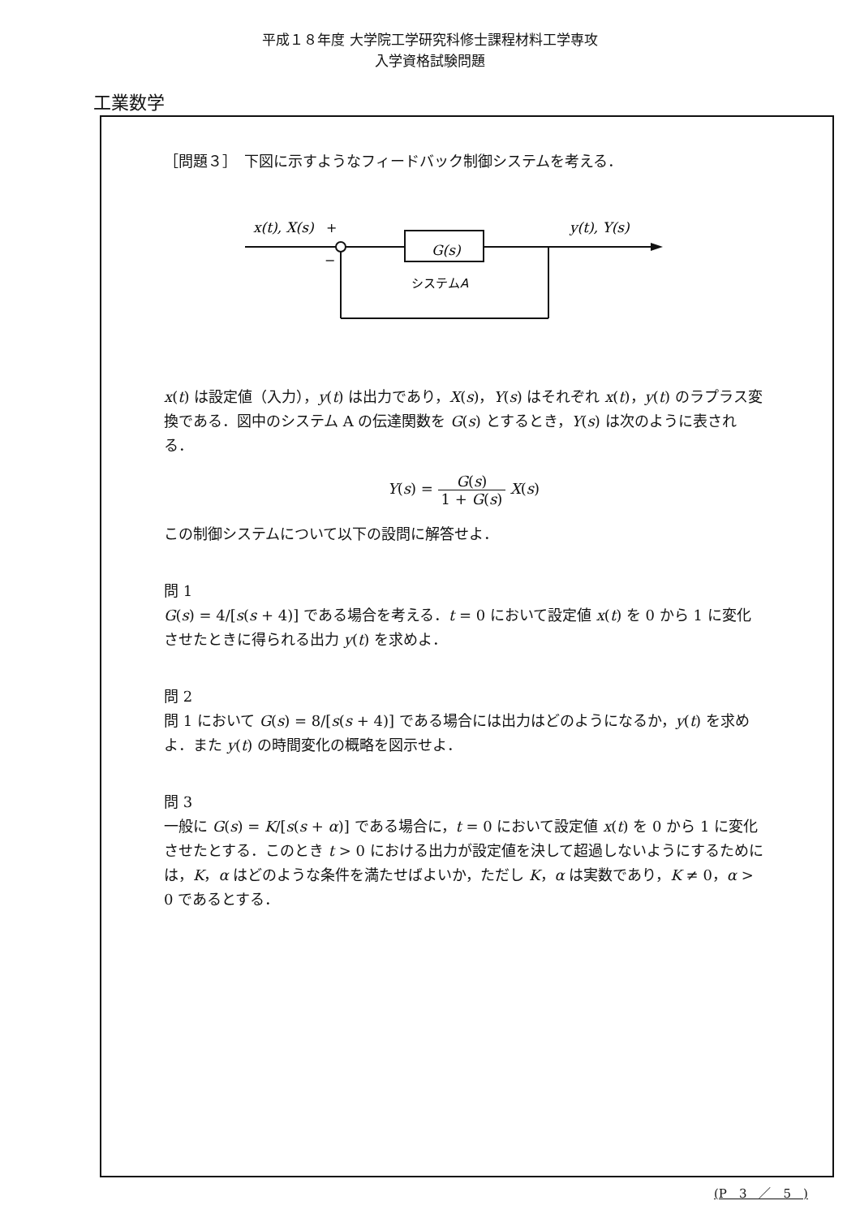平成１８年度 大学院工学研究科修士課程材料工学専攻
入学資格試験問題
工業数学
［問題３］　下図に示すようなフィードバック制御システムを考える．
x(t), X(s)
y(t), Y(s)
G(s)
+
−
システムA
x(t) は設定値（入力），y(t) は出力であり，X(s)，Y(s) はそれぞれ x(t)，y(t) のラプラス変換である．図中のシステム A の伝達関数を G(s) とするとき，Y(s) は次のように表される．
Y(s) = G(s) 1 + G(s) X(s)
この制御システムについて以下の設問に解答せよ．
問 1
G(s) = 4/[s(s + 4)] である場合を考える．t = 0 において設定値 x(t) を 0 から 1 に変化させたときに得られる出力 y(t) を求めよ．
問 2
問 1 において G(s) = 8/[s(s + 4)] である場合には出力はどのようになるか，y(t) を求めよ．また y(t) の時間変化の概略を図示せよ．
問 3
一般に G(s) = K/[s(s + α)] である場合に，t = 0 において設定値 x(t) を 0 から 1 に変化させたとする．このとき t > 0 における出力が設定値を決して超過しないようにするためには，K，α はどのような条件を満たせばよいか，ただし K，α は実数であり，K ≠ 0，α > 0 であるとする．
(P　3　／　5　)